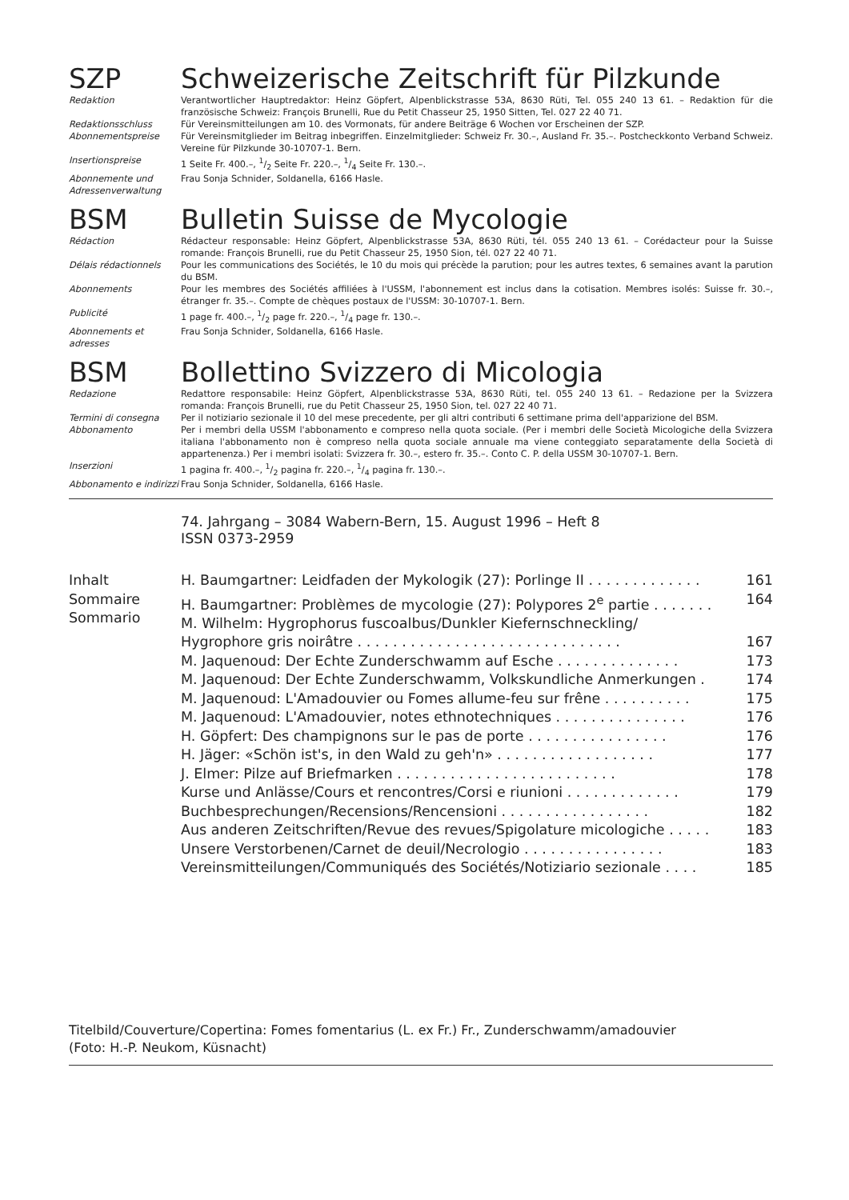SZP Schweizerische Zeitschrift für Pilzkunde
| Redaktion | Verantwortlicher Hauptredaktor: Heinz Göpfert, Alpenblickstrasse 53A, 8630 Rüti, Tel. 055 240 13 61. – Redaktion für die französische Schweiz: François Brunelli, Rue du Petit Chasseur 25, 1950 Sitten, Tel. 027 22 40 71. |
| Redaktionsschluss | Für Vereinsmitteilungen am 10. des Vormonats, für andere Beiträge 6 Wochen vor Erscheinen der SZP. |
| Abonnementspreise | Für Vereinsmitglieder im Beitrag inbegriffen. Einzelmitglieder: Schweiz Fr. 30.–, Ausland Fr. 35.–. Postcheckkonto Verband Schweiz. Vereine für Pilzkunde 30-10707-1. Bern. |
| Insertionspreise | 1 Seite Fr. 400.–, 1/2 Seite Fr. 220.–, 1/4 Seite Fr. 130.–. |
| Abonnemente und Adressenverwaltung | Frau Sonja Schnider, Soldanella, 6166 Hasle. |
BSM Bulletin Suisse de Mycologie
| Rédaction | Rédacteur responsable: Heinz Göpfert, Alpenblickstrasse 53A, 8630 Rüti, tél. 055 240 13 61. – Corédacteur pour la Suisse romande: François Brunelli, rue du Petit Chasseur 25, 1950 Sion, tél. 027 22 40 71. |
| Délais rédactionnels | Pour les communications des Sociétés, le 10 du mois qui précède la parution; pour les autres textes, 6 semaines avant la parution du BSM. |
| Abonnements | Pour les membres des Sociétés affiliées à l'USSM, l'abonnement est inclus dans la cotisation. Membres isolés: Suisse fr. 30.–, étranger fr. 35.–. Compte de chèques postaux de l'USSM: 30-10707-1. Bern. |
| Publicité | 1 page fr. 400.–, 1/2 page fr. 220.–, 1/4 page fr. 130.–. |
| Abonnements et adresses | Frau Sonja Schnider, Soldanella, 6166 Hasle. |
BSM Bollettino Svizzero di Micologia
| Redazione | Redattore responsabile: Heinz Göpfert, Alpenblickstrasse 53A, 8630 Rüti, tel. 055 240 13 61. – Redazione per la Svizzera romanda: François Brunelli, rue du Petit Chasseur 25, 1950 Sion, tel. 027 22 40 71. |
| Termini di consegna | Per il notiziario sezionale il 10 del mese precedente, per gli altri contributi 6 settimane prima dell'apparizione del BSM. |
| Abbonamento | Per i membri della USSM l'abbonamento e compreso nella quota sociale. (Per i membri delle Società Micologiche della Svizzera italiana l'abbonamento non è compreso nella quota sociale annuale ma viene conteggiato separatamente della Società di appartenenza.) Per i membri isolati: Svizzera fr. 30.–, estero fr. 35.–. Conto C. P. della USSM 30-10707-1. Bern. |
| Inserzioni | 1 pagina fr. 400.–, 1/2 pagina fr. 220.–, 1/4 pagina fr. 130.–. |
| Abbonamento e indirizzi | Frau Sonja Schnider, Soldanella, 6166 Hasle. |
74. Jahrgang – 3084 Wabern-Bern, 15. August 1996 – Heft 8
ISSN 0373-2959
| Inhalt Sommaire Sommario | H. Baumgartner: Leidfaden der Mykologik (27): Porlinge II . . . . . . . . . . . . . | 161 |
| | H. Baumgartner: Problèmes de mycologie (27): Polypores 2<sup>e</sup> partie . . . . . . . | 164 |
| | M. Wilhelm: Hygrophorus fuscoalbus/Dunkler Kiefernschneckling/ | |
| | Hygrophore gris noirâtre . . . . . . . . . . . . . . . . . . . . . . . . . . . . . . | 167 |
| | M. Jaquenoud: Der Echte Zunderschwamm auf Esche . . . . . . . . . . . . . . | 173 |
| | M. Jaquenoud: Der Echte Zunderschwamm, Volkskundliche Anmerkungen . | 174 |
| | M. Jaquenoud: L'Amadouvier ou Fomes allume-feu sur frêne . . . . . . . . . . | 175 |
| | M. Jaquenoud: L'Amadouvier, notes ethnotechniques . . . . . . . . . . . . . . . | 176 |
| | H. Göpfert: Des champignons sur le pas de porte . . . . . . . . . . . . . . . . | 176 |
| | H. Jäger: «Schön ist's, in den Wald zu geh'n» . . . . . . . . . . . . . . . . . . | 177 |
| | J. Elmer: Pilze auf Briefmarken . . . . . . . . . . . . . . . . . . . . . . . . . | 178 |
| | Kurse und Anlässe/Cours et rencontres/Corsi e riunioni . . . . . . . . . . . . . | 179 |
| | Buchbesprechungen/Recensions/Rencensioni . . . . . . . . . . . . . . . . . | 182 |
| | Aus anderen Zeitschriften/Revue des revues/Spigolature micologiche . . . . . | 183 |
| | Unsere Verstorbenen/Carnet de deuil/Necrologio . . . . . . . . . . . . . . . . | 183 |
| | Vereinsmitteilungen/Communiqués des Sociétés/Notiziario sezionale . . . . | 185 |
Titelbild/Couverture/Copertina: Fomes fomentarius (L. ex Fr.) Fr., Zunderschwamm/amadouvier
(Foto: H.-P. Neukom, Küsnacht)